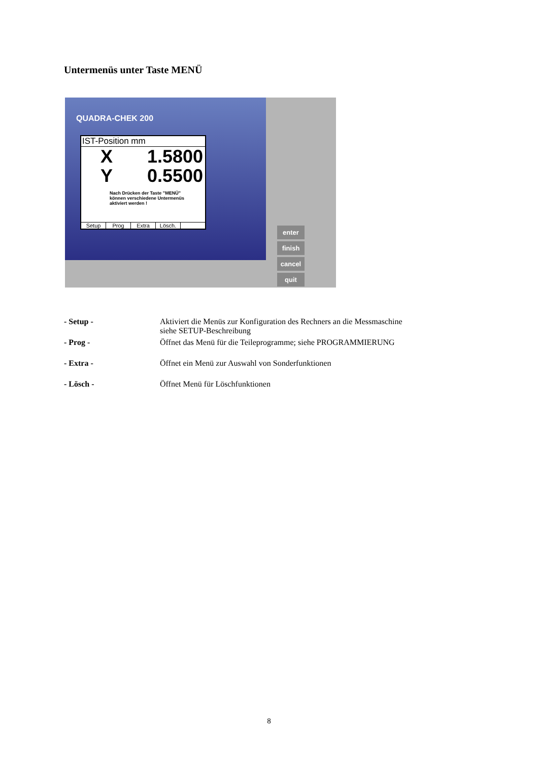Untermenüs unter Taste MENÜ
QUADRA-CHEK 200
IST-Position mm
X 1.5800
Y 0.5500
Nach Drücken der Taste "MENÜ"
können verschiedene Untermenüs
aktiviert werden !
Setup Prog Extra Lösch.
enter finish
cancel quit
- Setup - Aktiviert die Menüs zur Konfiguration des Rechners an die Messmaschine
siehe SETUP-Beschreibung
- Prog - Öffnet das Menü für die Teileprogramme; siehe PROGRAMMIERUNG
- Extra - Öffnet ein Menü zur Auswahl von Sonderfunktionen
- Lösch - Öffnet Menü für Löschfunktionen
8